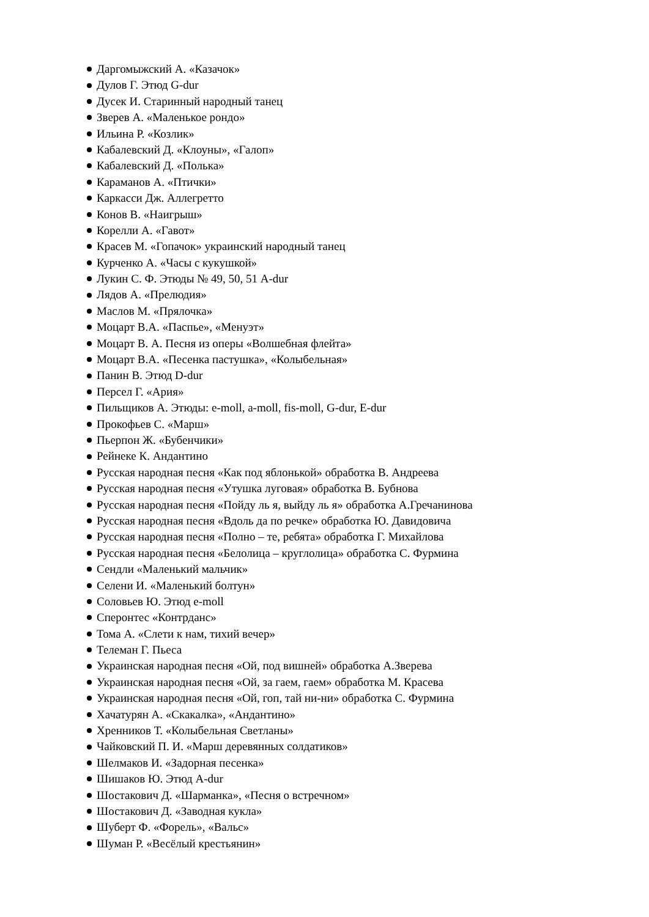Даргомыжский А. «Казачок»
Дулов Г. Этюд G-dur
Дусек И. Старинный народный танец
Зверев А. «Маленькое рондо»
Ильина Р. «Козлик»
Кабалевский Д. «Клоуны», «Галоп»
Кабалевский Д. «Полька»
Караманов А. «Птички»
Каркасси Дж. Аллегретто
Конов В. «Наигрыш»
Корелли А. «Гавот»
Красев М. «Гопачок» украинский народный танец
Курченко А. «Часы с кукушкой»
Лукин С. Ф. Этюды № 49, 50, 51 A-dur
Лядов А. «Прелюдия»
Маслов М. «Прялочка»
Моцарт В.А. «Паспье», «Менуэт»
Моцарт В. А. Песня из оперы «Волшебная флейта»
Моцарт В.А. «Песенка пастушка», «Колыбельная»
Панин В. Этюд D-dur
Персел Г. «Ария»
Пильщиков А. Этюды: e-moll, a-moll, fis-moll, G-dur, E-dur
Прокофьев С. «Марш»
Пьерпон Ж. «Бубенчики»
Рейнеке К. Андантино
Русская народная песня «Как под яблонькой» обработка В. Андреева
Русская народная песня «Утушка луговая» обработка В. Бубнова
Русская народная песня «Пойду ль я, выйду ль я» обработка А.Гречанинова
Русская народная песня «Вдоль да по речке» обработка Ю. Давидовича
Русская народная песня «Полно – те, ребята» обработка Г. Михайлова
Русская народная песня «Белолица – круглолица» обработка С. Фурмина
Сендли «Маленький мальчик»
Селени И. «Маленький болтун»
Соловьев Ю. Этюд e-moll
Сперонтес «Контрданс»
Тома А. «Слети к нам, тихий вечер»
Телеман Г. Пьеса
Украинская народная песня «Ой, под вишней» обработка А.Зверева
Украинская народная песня «Ой, за гаем, гаем» обработка М. Красева
Украинская народная песня «Ой, гоп, тай ни-ни» обработка С. Фурмина
Хачатурян А. «Скакалка», «Андантино»
Хренников Т. «Колыбельная Светланы»
Чайковский П. И. «Марш деревянных солдатиков»
Шелмаков И. «Задорная песенка»
Шишаков Ю. Этюд A-dur
Шостакович Д. «Шарманка», «Песня о встречном»
Шостакович Д. «Заводная кукла»
Шуберт Ф. «Форель», «Вальс»
Шуман Р. «Весёлый крестьянин»